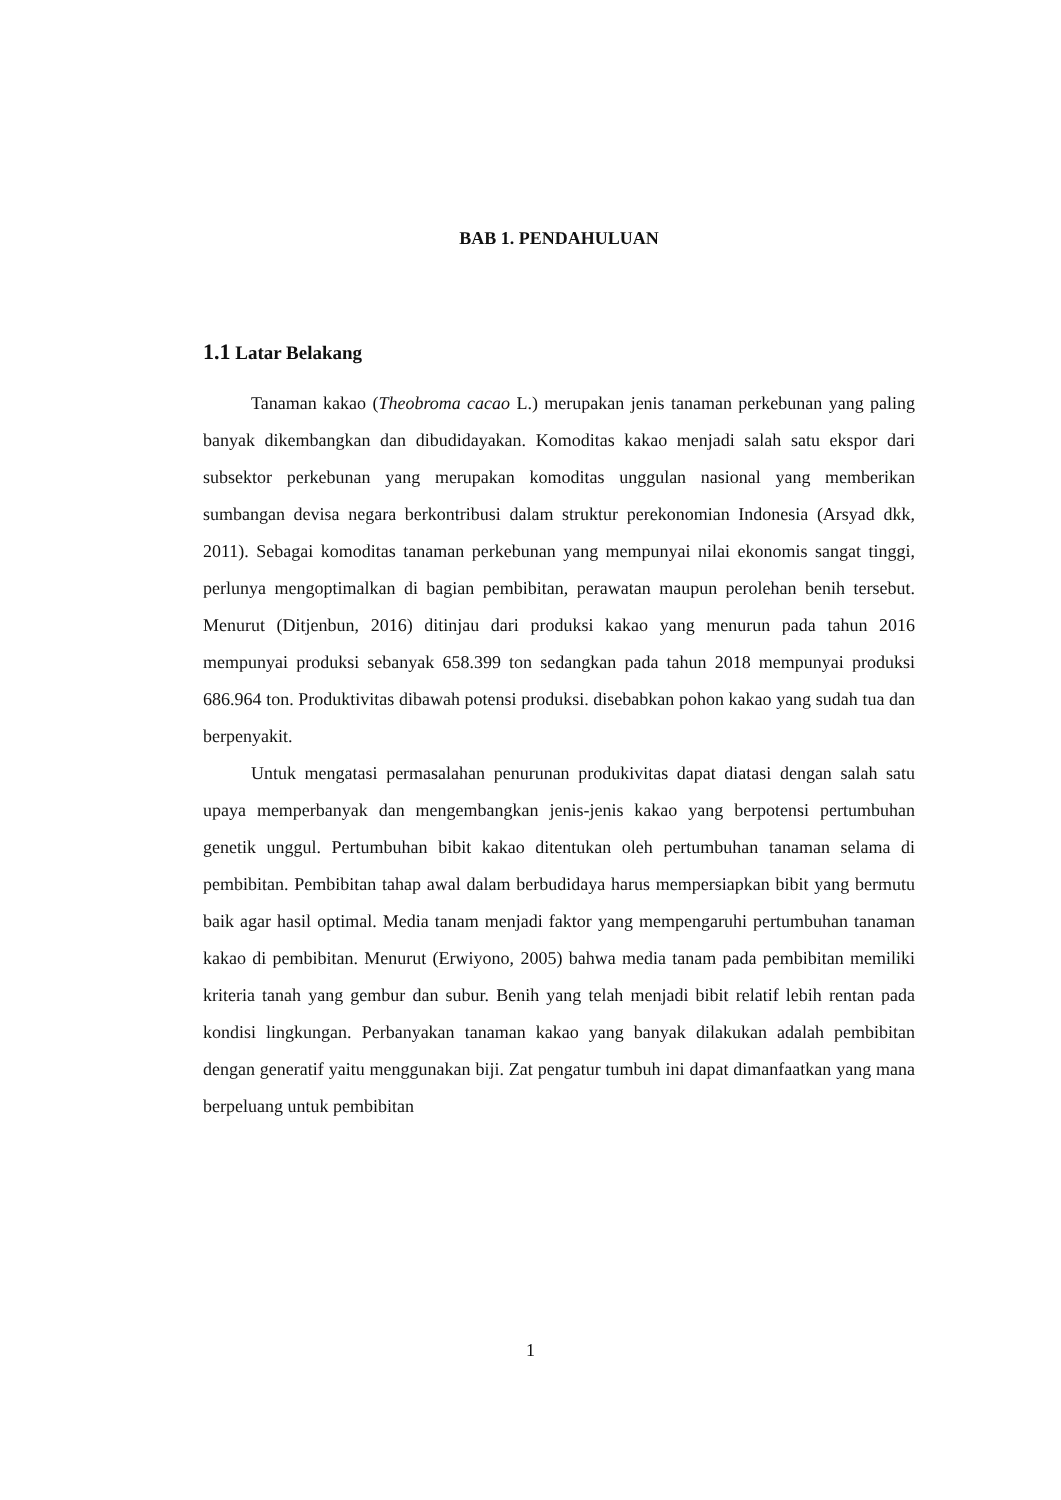BAB 1. PENDAHULUAN
1.1 Latar Belakang
Tanaman kakao (Theobroma cacao L.) merupakan jenis tanaman perkebunan yang paling banyak dikembangkan dan dibudidayakan. Komoditas kakao menjadi salah satu ekspor dari subsektor perkebunan yang merupakan komoditas unggulan nasional yang memberikan sumbangan devisa negara berkontribusi dalam struktur perekonomian Indonesia (Arsyad dkk, 2011). Sebagai komoditas tanaman perkebunan yang mempunyai nilai ekonomis sangat tinggi, perlunya mengoptimalkan di bagian pembibitan, perawatan maupun perolehan benih tersebut. Menurut (Ditjenbun, 2016) ditinjau dari produksi kakao yang menurun pada tahun 2016 mempunyai produksi sebanyak 658.399 ton sedangkan pada tahun 2018 mempunyai produksi 686.964 ton. Produktivitas dibawah potensi produksi. disebabkan pohon kakao yang sudah tua dan berpenyakit.
Untuk mengatasi permasalahan penurunan produkivitas dapat diatasi dengan salah satu upaya memperbanyak dan mengembangkan jenis-jenis kakao yang berpotensi pertumbuhan genetik unggul. Pertumbuhan bibit kakao ditentukan oleh pertumbuhan tanaman selama di pembibitan. Pembibitan tahap awal dalam berbudidaya harus mempersiapkan bibit yang bermutu baik agar hasil optimal. Media tanam menjadi faktor yang mempengaruhi pertumbuhan tanaman kakao di pembibitan. Menurut (Erwiyono, 2005) bahwa media tanam pada pembibitan memiliki kriteria tanah yang gembur dan subur. Benih yang telah menjadi bibit relatif lebih rentan pada kondisi lingkungan. Perbanyakan tanaman kakao yang banyak dilakukan adalah pembibitan dengan generatif yaitu menggunakan biji. Zat pengatur tumbuh ini dapat dimanfaatkan yang mana berpeluang untuk pembibitan
1